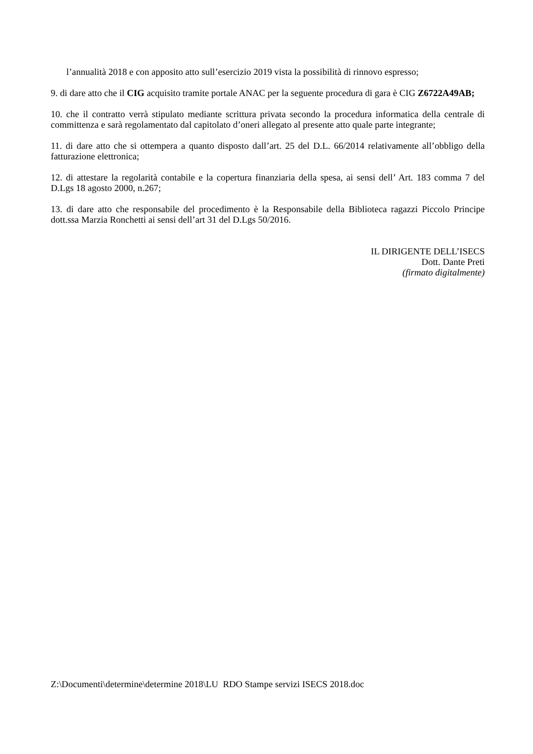l’annualità 2018 e con apposito atto sull’esercizio 2019 vista la possibilità di rinnovo espresso;
9. di dare atto che il CIG acquisito tramite portale ANAC per la seguente procedura di gara è CIG Z6722A49AB;
10. che il contratto verrà stipulato mediante scrittura privata secondo la procedura informatica della centrale di committenza e sarà regolamentato dal capitolato d’oneri allegato al presente atto quale parte integrante;
11. di dare atto che si ottempera a quanto disposto dall’art. 25 del D.L. 66/2014 relativamente all’obbligo della fatturazione elettronica;
12. di attestare la regolarità contabile e la copertura finanziaria della spesa, ai sensi dell’ Art. 183 comma 7 del D.Lgs 18 agosto 2000, n.267;
13. di dare atto che responsabile del procedimento è la Responsabile della Biblioteca ragazzi Piccolo Principe dott.ssa Marzia Ronchetti ai sensi dell’art 31 del D.Lgs 50/2016.
IL DIRIGENTE DELL’ISECS
Dott. Dante Preti
(firmato digitalmente)
Z:\Documenti\determine\determine 2018\LU RDO Stampe servizi ISECS 2018.doc